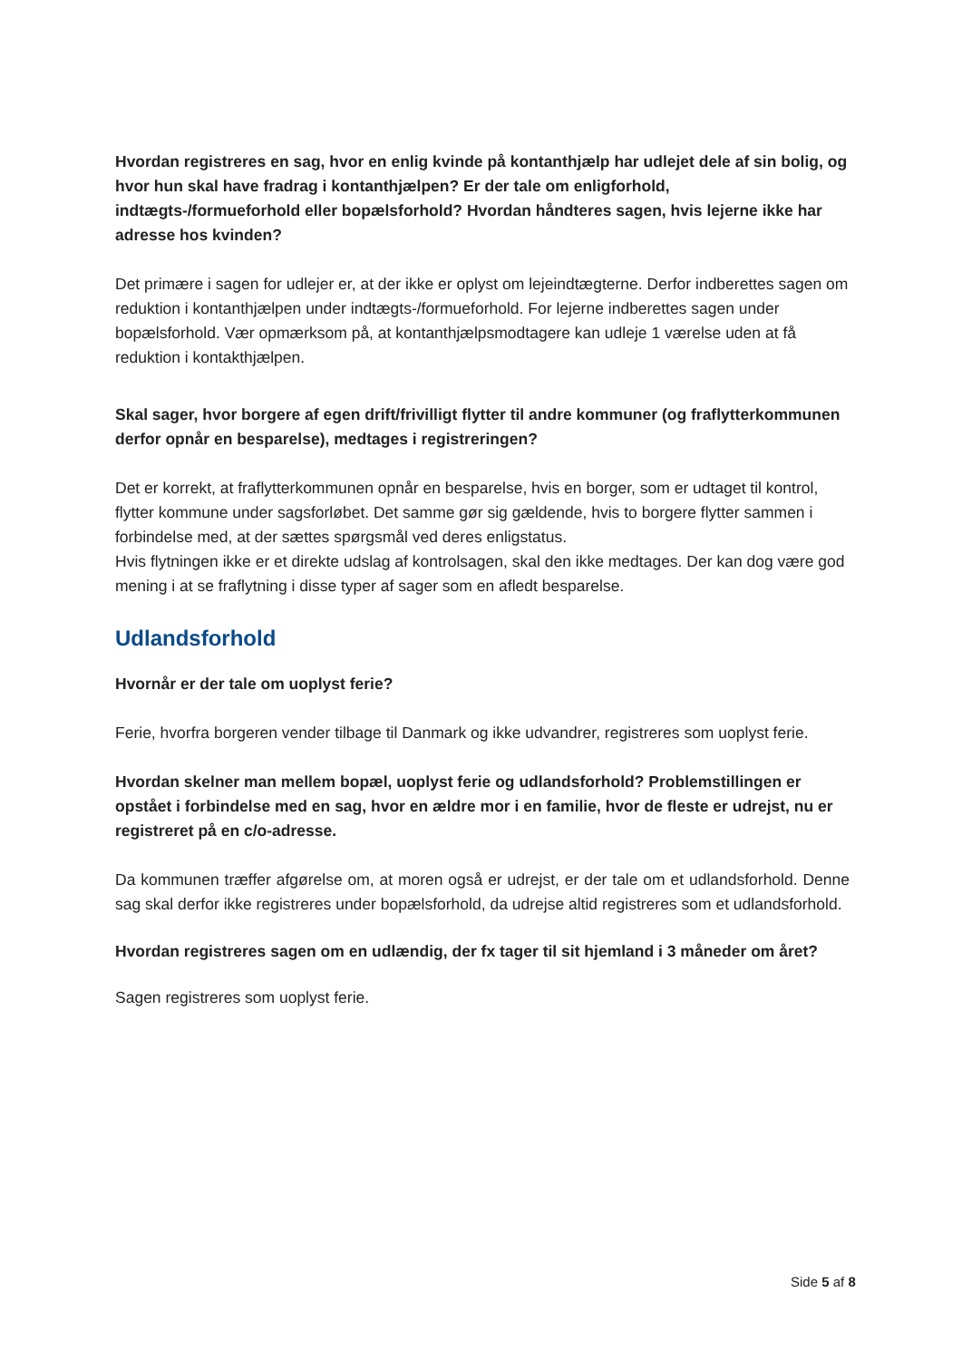Hvordan registreres en sag, hvor en enlig kvinde på kontanthjælp har udlejet dele af sin bolig, og hvor hun skal have fradrag i kontanthjælpen? Er der tale om enligforhold, indtægts-/formueforhold eller bopælsforhold? Hvordan håndteres sagen, hvis lejerne ikke har adresse hos kvinden?
Det primære i sagen for udlejer er, at der ikke er oplyst om lejeindtægterne. Derfor indberettes sagen om reduktion i kontanthjælpen under indtægts-/formueforhold. For lejerne indberettes sagen under bopælsforhold. Vær opmærksom på, at kontanthjælpsmodtagere kan udleje 1 værelse uden at få reduktion i kontakthjælpen.
Skal sager, hvor borgere af egen drift/frivilligt flytter til andre kommuner (og fraflytterkommunen derfor opnår en besparelse), medtages i registreringen?
Det er korrekt, at fraflytterkommunen opnår en besparelse, hvis en borger, som er udtaget til kontrol, flytter kommune under sagsforløbet. Det samme gør sig gældende, hvis to borgere flytter sammen i forbindelse med, at der sættes spørgsmål ved deres enligstatus.
Hvis flytningen ikke er et direkte udslag af kontrolsagen, skal den ikke medtages. Der kan dog være god mening i at se fraflytning i disse typer af sager som en afledt besparelse.
Udlandsforhold
Hvornår er der tale om uoplyst ferie?
Ferie, hvorfra borgeren vender tilbage til Danmark og ikke udvandrer, registreres som uoplyst ferie.
Hvordan skelner man mellem bopæl, uoplyst ferie og udlandsforhold? Problemstillingen er opstået i forbindelse med en sag, hvor en ældre mor i en familie, hvor de fleste er udrejst, nu er registreret på en c/o-adresse.
Da kommunen træffer afgørelse om, at moren også er udrejst, er der tale om et udlandsforhold. Denne sag skal derfor ikke registreres under bopælsforhold, da udrejse altid registreres som et udlandsforhold.
Hvordan registreres sagen om en udlændig, der fx tager til sit hjemland i 3 måneder om året?
Sagen registreres som uoplyst ferie.
Side 5 af 8